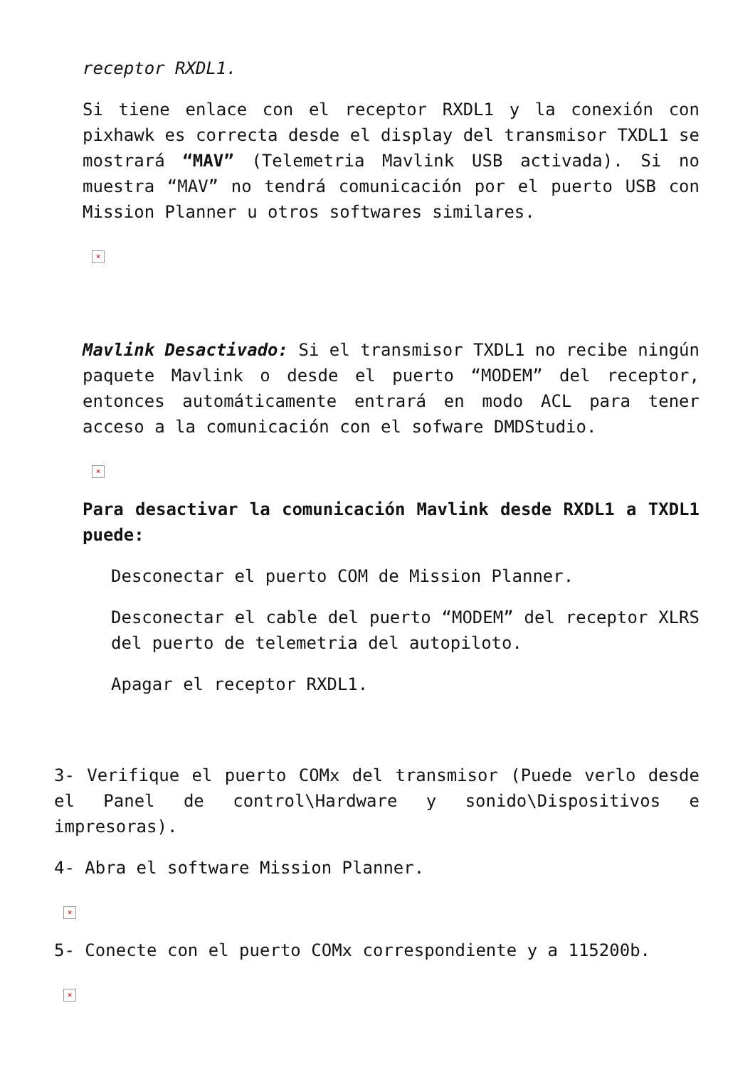receptor RXDL1.
Si tiene enlace con el receptor RXDL1 y la conexión con pixhawk es correcta desde el display del transmisor TXDL1 se mostrará “MAV” (Telemetria Mavlink USB activada). Si no muestra “MAV” no tendrá comunicación por el puerto USB con Mission Planner u otros softwares similares.
×
Mavlink Desactivado: Si el transmisor TXDL1 no recibe ningún paquete Mavlink o desde el puerto “MODEM” del receptor, entonces automáticamente entrará en modo ACL para tener acceso a la comunicación con el sofware DMDStudio.
×
Para desactivar la comunicación Mavlink desde RXDL1 a TXDL1 puede:
Desconectar el puerto COM de Mission Planner.
Desconectar el cable del puerto “MODEM” del receptor XLRS del puerto de telemetria del autopiloto.
Apagar el receptor RXDL1.
3- Verifique el puerto COMx del transmisor (Puede verlo desde el Panel de control\Hardware y sonido\Dispositivos e impresoras).
4- Abra el software Mission Planner.
×
5- Conecte con el puerto COMx correspondiente y a 115200b.
×